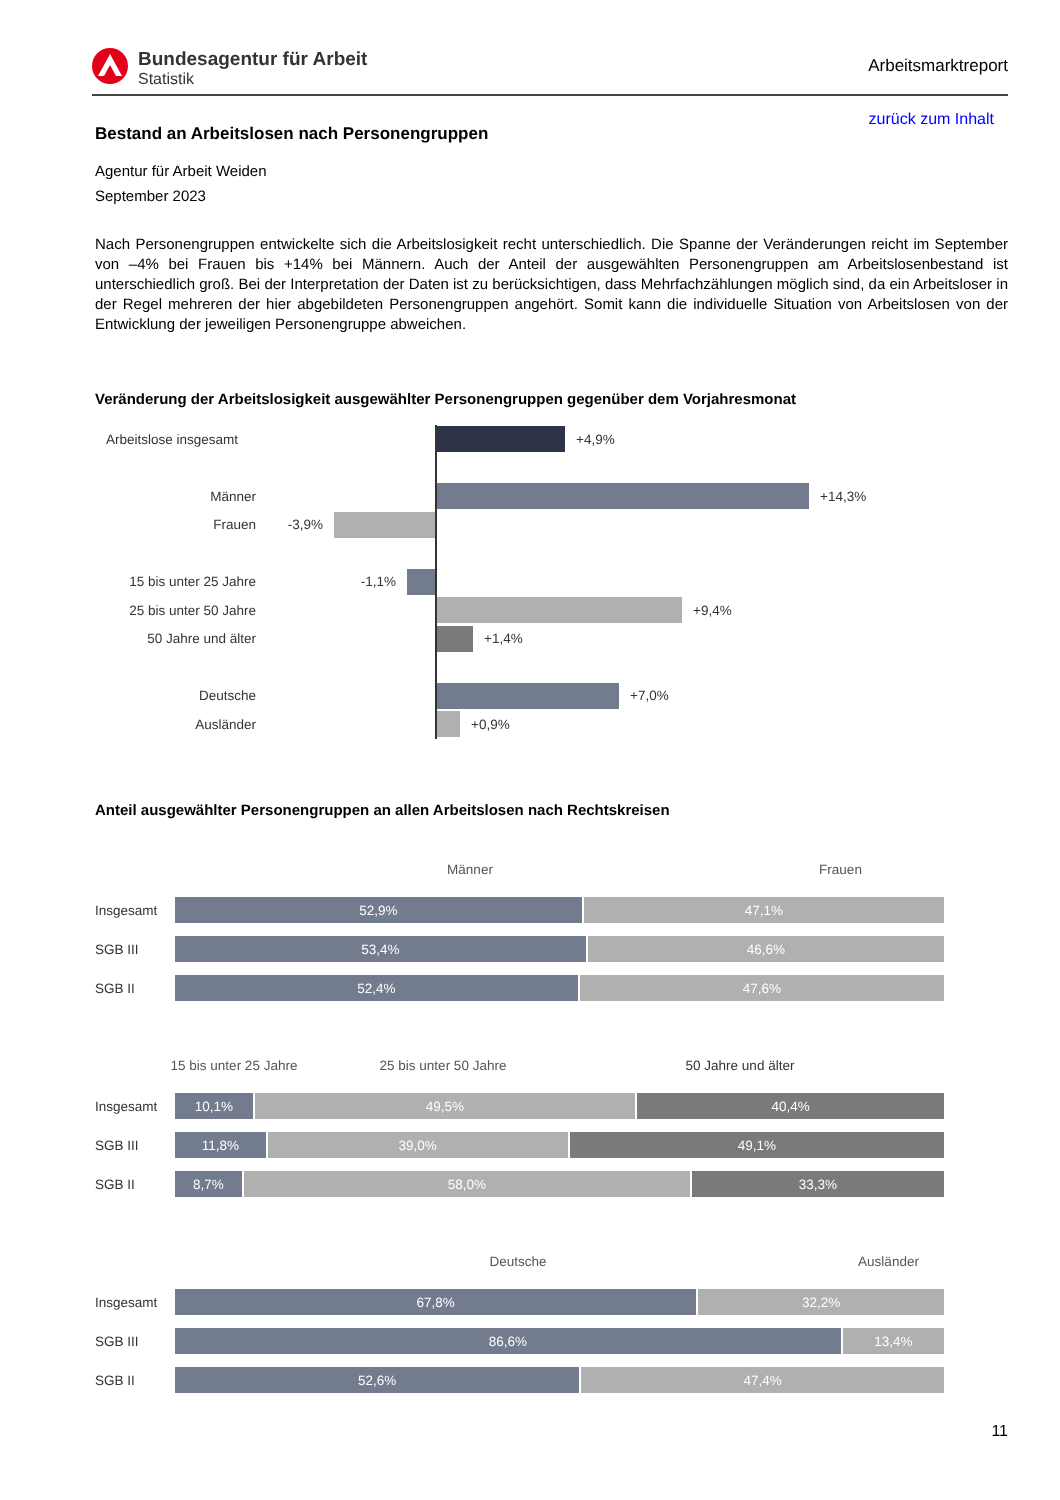Bundesagentur für Arbeit
Statistik
Arbeitsmarktreport
zurück zum Inhalt
Bestand an Arbeitslosen nach Personengruppen
Agentur für Arbeit Weiden
September 2023
Nach Personengruppen entwickelte sich die Arbeitslosigkeit recht unterschiedlich. Die Spanne der Veränderungen reicht im September von –4% bei Frauen bis +14% bei Männern. Auch der Anteil der ausgewählten Personengruppen am Arbeitslosenbestand ist unterschiedlich groß. Bei der Interpretation der Daten ist zu berücksichtigen, dass Mehrfachzählungen möglich sind, da ein Arbeitsloser in der Regel mehreren der hier abgebildeten Personengruppen angehört. Somit kann die individuelle Situation von Arbeitslosen von der Entwicklung der jeweiligen Personengruppe abweichen.
Veränderung der Arbeitslosigkeit ausgewählter Personengruppen gegenüber dem Vorjahresmonat
Arbeitslose insgesamt
+4,9%
Männer
+14,3%
Frauen -3,9%
15 bis unter 25 Jahre
-1,1%
25 bis unter 50 Jahre
+9,4%
50 Jahre und älter
+1,4%
Deutsche
+7,0%
Ausländer
+0,9%
Anteil ausgewählter Personengruppen an allen Arbeitslosen nach Rechtskreisen
Männer Frauen
Insgesamt
52,9% 47,1%
SGB III
53,4% 46,6%
SGB II
52,4% 47,6%
15 bis unter 25 Jahre
25 bis unter 50 Jahre 50 Jahre und älter
Insgesamt
10,1% 49,5% 40,4%
SGB III
11,8% 39,0% 49,1%
SGB II
8,7% 58,0% 33,3%
Deutsche Ausländer
Insgesamt
67,8% 32,2%
SGB III
86,6% 13,4%
SGB II
52,6% 47,4%
11